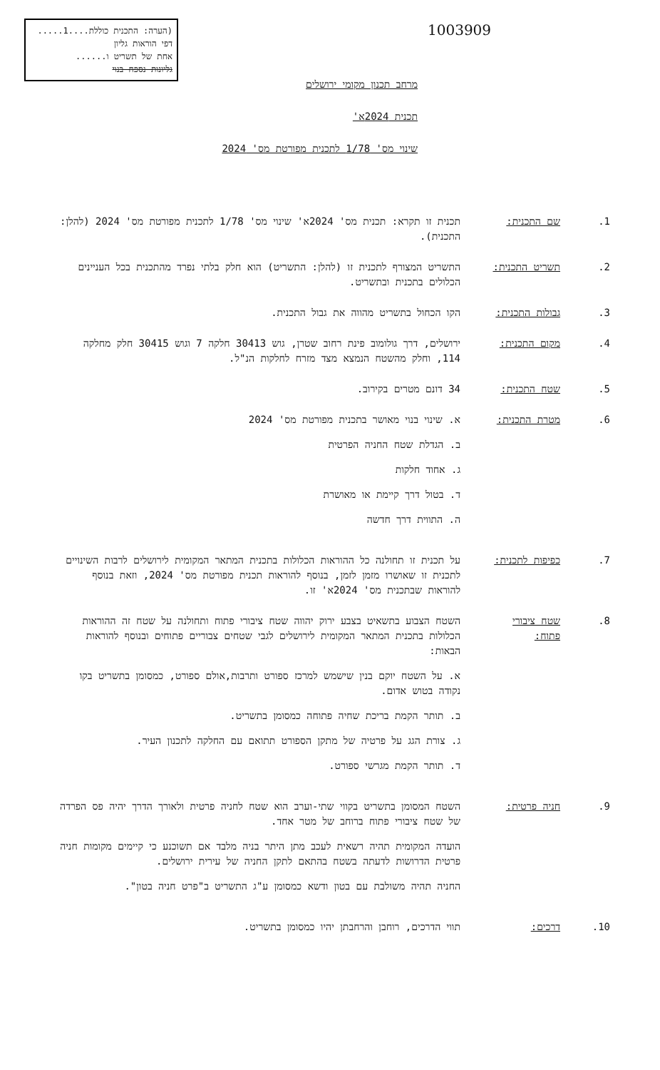(הערה: התכנית כוללת....1.....
דפי הוראות גליון
אחת של תשריט ו......
גליונות נספח בנוי
1003909
מרחב תכנון מקומי ירושלים
תכנית 2024א'
שינוי מס' 1/78 לתכנית מפורטת מס' 2024
1. שם התכנית: תכנית זו תקרא: תכנית מס' 2024א' שינוי מס' 1/78 לתכנית מפורטת מס' 2024 (להלן: התכנית).
2. תשריט התכנית:
התשריט המצורף לתכנית זו (להלן: התשריט) הוא חלק בלתי נפרד מהתכנית בכל העניינים הכלולים בתכנית ובתשריט.
3. גבולות התכנית:
הקו הכחול בתשריט מהווה את גבול התכנית.
4. מקום התכנית:
ירושלים, דרך גולומוב פינת רחוב שטרן, גוש 30413 חלקה 7 וגוש 30415 חלק מחלקה 114, וחלק מהשטח הנמצא מצד מזרח לחלקות הנ"ל.
5. שטח התכנית: 34 דונם מטרים בקירוב.
6. מטרת התכנית:
א. שינוי בנוי מאושר בתכנית מפורטת מס' 2024
ב. הגדלת שטח החניה הפרטית
ג. אחוד חלקות
ד. בטול דרך קיימת או מאושרת
ה. התווית דרך חדשה
7. כפיפות לתכנית:
על תכנית זו תחולנה כל ההוראות הכלולות בתכנית המתאר המקומית לירושלים לרבות השינויים לתכנית זו שאושרו מזמן לזמן, בנוסף להוראות תכנית מפורטת מס' 2024, וזאת בנוסף להוראות שבתכנית מס' 2024א' זו.
8. שטח ציבורי פתוח:
השטח הצבוע בתשאיט בצבע ירוק יהווה שטח ציבורי פתוח ותחולנה על שטח זה ההוראות הכלולות בתכנית המתאר המקומית לירושלים לגבי שטחים צבוריים פתוחים ובנוסף להוראות הבאות:
א. על השטח יוקם בנין שישמש למרכז ספורט ותרבות,אולם ספורט, כמסומן בתשריט בקו נקודה בטוש אדום.
ב. תותר הקמת בריכת שחיה פתוחה כמסומן בתשריט.
ג. צורת הגג על פרטיה של מתקן הספורט תתואם עם החלקה לתכנון העיר.
ד. תותר הקמת מגרשי ספורט.
9. חניה פרטית: השטח המסומן בתשריט בקווי שתי-וערב הוא שטח לחניה פרטית ולאורך הדרך יהיה פס הפרדה של שטח ציבורי פתוח ברוחב של מטר אחד.
הועדה המקומית תהיה רשאית לעכב מתן היתר בניה מלבד אם תשוכנע כי קיימים מקומות חניה פרטית הדרושות לדעתה בשטח בהתאם לתקן החניה של עירית ירושלים.
החניה תהיה משולבת עם בטון ודשא כמסומן ע"ג התשריט ב"פרט חניה בטון".
10. דרכים: תווי הדרכים, רוחבן והרחבתן יהיו כמסומן בתשריט.